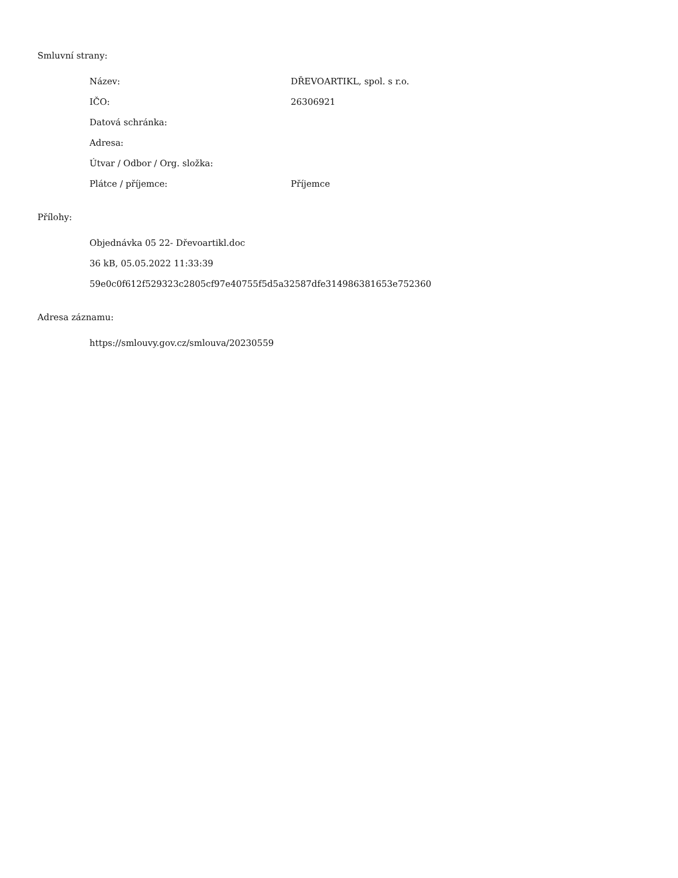Smluvní strany:
| Název: | DŘEVOARTIKL, spol. s r.o. |
| IČO: | 26306921 |
| Datová schránka: | |
| Adresa: | |
| Útvar / Odbor / Org. složka: | |
| Plátce / příjemce: | Příjemce |
Přílohy:
Objednávka 05 22- Dřevoartikl.doc
36 kB, 05.05.2022 11:33:39
59e0c0f612f529323c2805cf97e40755f5d5a32587dfe314986381653e752360
Adresa záznamu:
https://smlouvy.gov.cz/smlouva/20230559